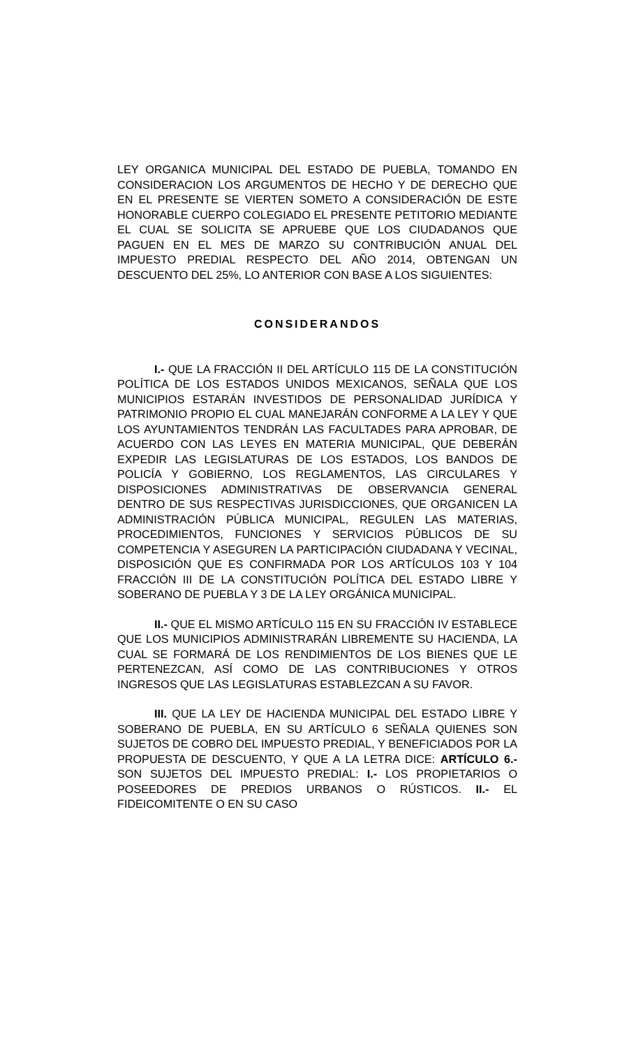LEY ORGANICA MUNICIPAL DEL ESTADO DE PUEBLA, TOMANDO EN CONSIDERACION LOS ARGUMENTOS DE HECHO Y DE DERECHO QUE EN EL PRESENTE SE VIERTEN SOMETO A CONSIDERACIÓN DE ESTE HONORABLE CUERPO COLEGIADO EL PRESENTE PETITORIO MEDIANTE EL CUAL SE SOLICITA SE APRUEBE QUE LOS CIUDADANOS QUE PAGUEN EN EL MES DE MARZO SU CONTRIBUCIÓN ANUAL DEL IMPUESTO PREDIAL RESPECTO DEL AÑO 2014, OBTENGAN UN DESCUENTO DEL 25%, LO ANTERIOR CON BASE A LOS SIGUIENTES:
CONSIDERANDOS
I.- QUE LA FRACCIÓN II DEL ARTÍCULO 115 DE LA CONSTITUCIÓN POLÍTICA DE LOS ESTADOS UNIDOS MEXICANOS, SEÑALA QUE LOS MUNICIPIOS ESTARÁN INVESTIDOS DE PERSONALIDAD JURÍDICA Y PATRIMONIO PROPIO EL CUAL MANEJARÁN CONFORME A LA LEY Y QUE LOS AYUNTAMIENTOS TENDRÁN LAS FACULTADES PARA APROBAR, DE ACUERDO CON LAS LEYES EN MATERIA MUNICIPAL, QUE DEBERÁN EXPEDIR LAS LEGISLATURAS DE LOS ESTADOS, LOS BANDOS DE POLICÍA Y GOBIERNO, LOS REGLAMENTOS, LAS CIRCULARES Y DISPOSICIONES ADMINISTRATIVAS DE OBSERVANCIA GENERAL DENTRO DE SUS RESPECTIVAS JURISDICCIONES, QUE ORGANICEN LA ADMINISTRACIÓN PÚBLICA MUNICIPAL, REGULEN LAS MATERIAS, PROCEDIMIENTOS, FUNCIONES Y SERVICIOS PÚBLICOS DE SU COMPETENCIA Y ASEGUREN LA PARTICIPACIÓN CIUDADANA Y VECINAL, DISPOSICIÓN QUE ES CONFIRMADA POR LOS ARTÍCULOS 103 Y 104 FRACCIÓN III DE LA CONSTITUCIÓN POLÍTICA DEL ESTADO LIBRE Y SOBERANO DE PUEBLA Y 3 DE LA LEY ORGÁNICA MUNICIPAL.
II.- QUE EL MISMO ARTÍCULO 115 EN SU FRACCIÓN IV ESTABLECE QUE LOS MUNICIPIOS ADMINISTRARÁN LIBREMENTE SU HACIENDA, LA CUAL SE FORMARÁ DE LOS RENDIMIENTOS DE LOS BIENES QUE LE PERTENEZCAN, ASÍ COMO DE LAS CONTRIBUCIONES Y OTROS INGRESOS QUE LAS LEGISLATURAS ESTABLEZCAN A SU FAVOR.
III. QUE LA LEY DE HACIENDA MUNICIPAL DEL ESTADO LIBRE Y SOBERANO DE PUEBLA, EN SU ARTÍCULO 6 SEÑALA QUIENES SON SUJETOS DE COBRO DEL IMPUESTO PREDIAL, Y BENEFICIADOS POR LA PROPUESTA DE DESCUENTO, Y QUE A LA LETRA DICE: ARTÍCULO 6.- SON SUJETOS DEL IMPUESTO PREDIAL: I.- LOS PROPIETARIOS O POSEEDORES DE PREDIOS URBANOS O RÚSTICOS. II.- EL FIDEICOMITENTE O EN SU CASO